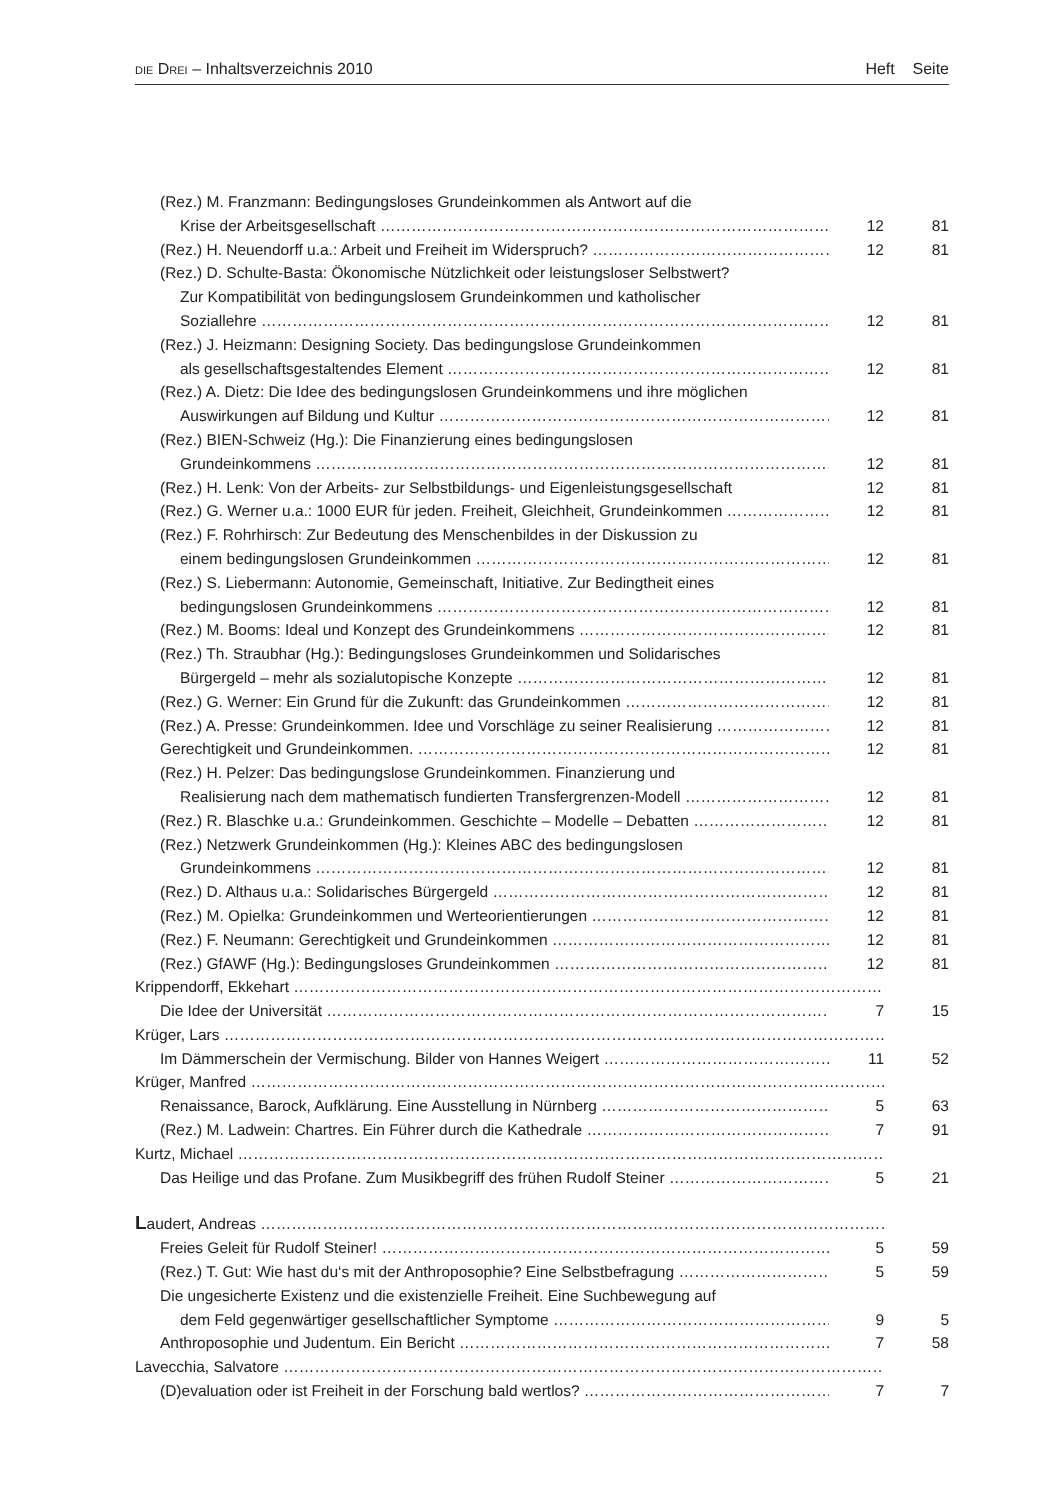DIE DREI – Inhaltsverzeichnis 2010 Heft Seite
(Rez.) M. Franzmann: Bedingungsloses Grundeinkommen als Antwort auf die
Krise der Arbeitsgesellschaft 12 81
(Rez.) H. Neuendorff u.a.: Arbeit und Freiheit im Widerspruch? 12 81
(Rez.) D. Schulte-Basta: Ökonomische Nützlichkeit oder leistungsloser Selbstwert?
Zur Kompatibilität von bedingungslosem Grundeinkommen und katholischer
Soziallehre 12 81
(Rez.) J. Heizmann: Designing Society. Das bedingungslose Grundeinkommen
als gesellschaftsgestaltendes Element 12 81
(Rez.) A. Dietz: Die Idee des bedingungslosen Grundeinkommens und ihre möglichen
Auswirkungen auf Bildung und Kultur 12 81
(Rez.) BIEN-Schweiz (Hg.): Die Finanzierung eines bedingungslosen
Grundeinkommens 12 81
(Rez.) H. Lenk: Von der Arbeits- zur Selbstbildungs- und Eigenleistungsgesellschaft 12 81
(Rez.) G. Werner u.a.: 1000 EUR für jeden. Freiheit, Gleichheit, Grundeinkommen 12 81
(Rez.) F. Rohrhirsch: Zur Bedeutung des Menschenbildes in der Diskussion zu
einem bedingungslosen Grundeinkommen 12 81
(Rez.) S. Liebermann: Autonomie, Gemeinschaft, Initiative. Zur Bedingtheit eines
bedingungslosen Grundeinkommens 12 81
(Rez.) M. Booms: Ideal und Konzept des Grundeinkommens 12 81
(Rez.) Th. Straubhar (Hg.): Bedingungsloses Grundeinkommen und Solidarisches
Bürgergeld – mehr als sozialutopische Konzepte 12 81
(Rez.) G. Werner: Ein Grund für die Zukunft: das Grundeinkommen 12 81
(Rez.) A. Presse: Grundeinkommen. Idee und Vorschläge zu seiner Realisierung 12 81
Gerechtigkeit und Grundeinkommen. 12 81
(Rez.) H. Pelzer: Das bedingungslose Grundeinkommen. Finanzierung und
Realisierung nach dem mathematisch fundierten Transfergrenzen-Modell 12 81
(Rez.) R. Blaschke u.a.: Grundeinkommen. Geschichte – Modelle – Debatten 12 81
(Rez.) Netzwerk Grundeinkommen (Hg.): Kleines ABC des bedingungslosen
Grundeinkommens 12 81
(Rez.) D. Althaus u.a.: Solidarisches Bürgergeld 12 81
(Rez.) M. Opielka: Grundeinkommen und Werteorientierungen 12 81
(Rez.) F. Neumann: Gerechtigkeit und Grundeinkommen 12 81
(Rez.) GfAWF (Hg.): Bedingungsloses Grundeinkommen 12 81
Krippendorff, Ekkehart
Die Idee der Universität 7 15
Krüger, Lars
Im Dämmerschein der Vermischung. Bilder von Hannes Weigert 11 52
Krüger, Manfred
Renaissance, Barock, Aufklärung. Eine Ausstellung in Nürnberg 5 63
(Rez.) M. Ladwein: Chartres. Ein Führer durch die Kathedrale 7 91
Kurtz, Michael
Das Heilige und das Profane. Zum Musikbegriff des frühen Rudolf Steiner 5 21
Laudert, Andreas
Freies Geleit für Rudolf Steiner! 5 59
(Rez.) T. Gut: Wie hast du‘s mit der Anthroposophie? Eine Selbstbefragung 5 59
Die ungesicherte Existenz und die existenzielle Freiheit. Eine Suchbewegung auf
dem Feld gegenwärtiger gesellschaftlicher Symptome 9 5
Anthroposophie und Judentum. Ein Bericht 7 58
Lavecchia, Salvatore
(D)evaluation oder ist Freiheit in der Forschung bald wertlos? 7 7